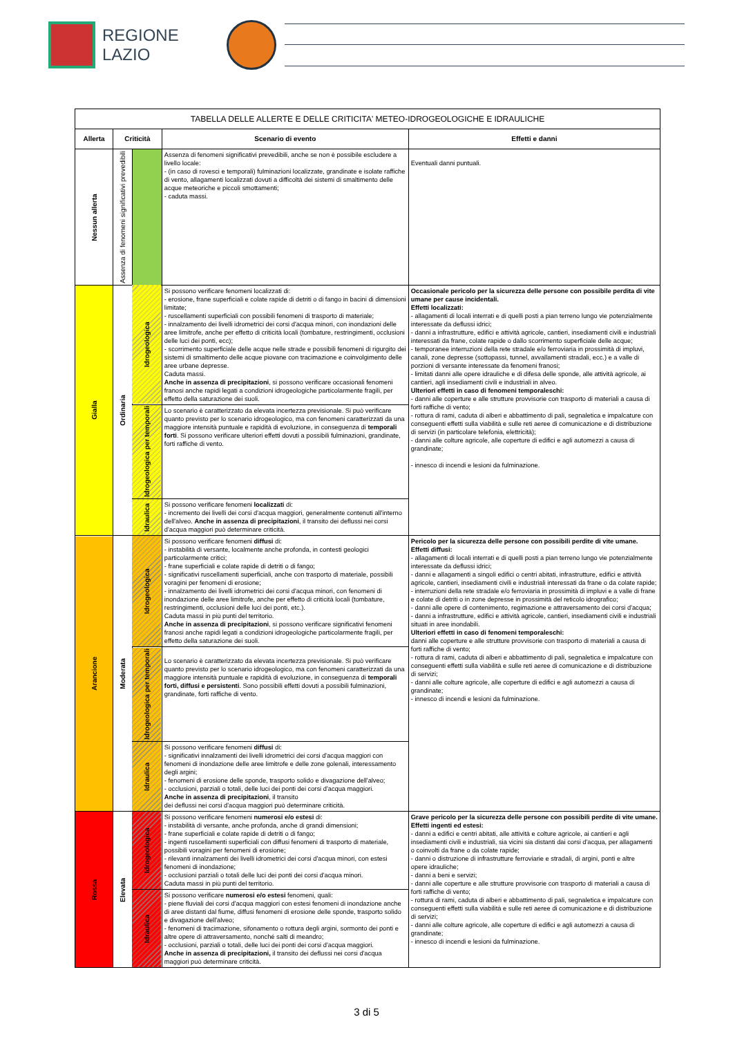REGIONE
LAZIO
| TABELLA DELLE ALLERTE E DELLE CRITICITA' METEO-IDROGEOLOGICHE E IDRAULICHE | | | | |
| Allerta | Criticità | | Scenario di evento | Effetti e danni |
| Nessun allerta | Assenza di fenomeni significativi prevedibili | | Assenza di fenomeni significativi prevedibili, anche se non è possibile escludere a livello locale: - (in caso di rovesci e temporali) fulminazioni localizzate, grandinate e isolate raffiche di vento, allagamenti localizzati dovuti a difficoltà dei sistemi di smaltimento delle acque meteoriche e piccoli smottamenti; - caduta massi. | Eventuali danni puntuali. |
| Gialla | Ordinaria | Idrogeologica | Si possono verificare fenomeni localizzati di: - erosione, frane superficiali e colate rapide di detriti o di fango in bacini di dimensioni limitate; - ruscellamenti superficiali con possibili fenomeni di trasporto di materiale; - innalzamento dei livelli idrometrici dei corsi d'acqua minori, con inondazioni delle aree limitrofe, anche per effetto di criticità locali (tombature, restringimenti, occlusioni delle luci dei ponti, ecc); - scorrimento superficiale delle acque nelle strade e possibili fenomeni di rigurgito dei sistemi di smaltimento delle acque piovane con tracimazione e coinvolgimento delle aree urbane depresse. Caduta massi. Anche in assenza di precipitazioni , si possono verificare occasionali fenomeni franosi anche rapidi legati a condizioni idrogeologiche particolarmente fragili, per effetto della saturazione dei suoli. | Occasionale pericolo per la sicurezza delle persone con possibile perdita di vite umane per cause incidentali. Effetti localizzati: - allagamenti di locali interrati e di quelli posti a pian terreno lungo vie potenzialmente interessate da deflussi idrici; - danni a infrastrutture, edifici e attività agricole, cantieri, insediamenti civili e industriali interessati da frane, colate rapide o dallo scorrimento superficiale delle acque; - temporanee interruzioni della rete stradale e/o ferroviaria in prossimità di impluvi, canali, zone depresse (sottopassi, tunnel, avvallamenti stradali, ecc.) e a valle di porzioni di versante interessate da fenomeni franosi; - limitati danni alle opere idrauliche e di difesa delle sponde, alle attività agricole, ai cantieri, agli insediamenti civili e industriali in alveo. Ulteriori effetti in caso di fenomeni temporaleschi: - danni alle coperture e alle strutture provvisorie con trasporto di materiali a causa di forti raffiche di vento; - rottura di rami, caduta di alberi e abbattimento di pali, segnaletica e impalcature con conseguenti effetti sulla viabilità e sulle reti aeree di comunicazione e di distribuzione di servizi (in particolare telefonia, elettricità); - danni alle colture agricole, alle coperture di edifici e agli automezzi a causa di grandinate; - innesco di incendi e lesioni da fulminazione. |
| | | Idrogeologica per temporali | Lo scenario è caratterizzato da elevata incertezza previsionale. Si può verificare quanto previsto per lo scenario idrogeologico, ma con fenomeni caratterizzati da una maggiore intensità puntuale e rapidità di evoluzione, in conseguenza di temporali forti . Si possono verificare ulteriori effetti dovuti a possibili fulminazioni, grandinate, forti raffiche di vento. | |
| | | Idraulica | Si possono verificare fenomeni localizzati di: - incremento dei livelli dei corsi d'acqua maggiori, generalmente contenuti all'interno dell'alveo. Anche in assenza di precipitazioni , il transito dei deflussi nei corsi d'acqua maggiori può determinare criticità. | |
| Arancione | Moderata | Idrogeologica | Si possono verificare fenomeni diffusi di: - instabilità di versante, localmente anche profonda, in contesti geologici particolarmente critici; - frane superficiali e colate rapide di detriti o di fango; - significativi ruscellamenti superficiali, anche con trasporto di materiale, possibili voragini per fenomeni di erosione; - innalzamento dei livelli idrometrici dei corsi d'acqua minori, con fenomeni di inondazione delle aree limitrofe, anche per effetto di criticità locali (tombature, restringimenti, occlusioni delle luci dei ponti, etc.). Caduta massi in più punti del territorio. Anche in assenza di precipitazioni , si possono verificare significativi fenomeni franosi anche rapidi legati a condizioni idrogeologiche particolarmente fragili, per effetto della saturazione dei suoli. | Pericolo per la sicurezza delle persone con possibili perdite di vite umane. Effetti diffusi: - allagamenti di locali interrati e di quelli posti a pian terreno lungo vie potenzialmente interessate da deflussi idrici; - danni e allagamenti a singoli edifici o centri abitati, infrastrutture, edifici e attività agricole, cantieri, insediamenti civili e industriali interessati da frane o da colate rapide; - interruzioni della rete stradale e/o ferroviaria in prossimità di impluvi e a valle di frane e colate di detriti o in zone depresse in prossimità del reticolo idrografico; - danni alle opere di contenimento, regimazione e attraversamento dei corsi d'acqua; - danni a infrastrutture, edifici e attività agricole, cantieri, insediamenti civili e industriali situati in aree inondabili. Ulteriori effetti in caso di fenomeni temporaleschi: danni alle coperture e alle strutture provvisorie con trasporto di materiali a causa di forti raffiche di vento; - rottura di rami, caduta di alberi e abbattimento di pali, segnaletica e impalcature con conseguenti effetti sulla viabilità e sulle reti aeree di comunicazione e di distribuzione di servizi; - danni alle colture agricole, alle coperture di edifici e agli automezzi a causa di grandinate; - innesco di incendi e lesioni da fulminazione. |
| | | Idrogeologica per temporali | Lo scenario è caratterizzato da elevata incertezza previsionale. Si può verificare quanto previsto per lo scenario idrogeologico, ma con fenomeni caratterizzati da una maggiore intensità puntuale e rapidità di evoluzione, in conseguenza di temporali forti, diffusi e persistenti . Sono possibili effetti dovuti a possibili fulminazioni, grandinate, forti raffiche di vento. | |
| | | Idraulica | Si possono verificare fenomeni diffusi di: - significativi innalzamenti dei livelli idrometrici dei corsi d'acqua maggiori con fenomeni di inondazione delle aree limitrofe e delle zone golenali, interessamento degli argini; - fenomeni di erosione delle sponde, trasporto solido e divagazione dell'alveo; - occlusioni, parziali o totali, delle luci dei ponti dei corsi d'acqua maggiori. Anche in assenza di precipitazioni , il transito dei deflussi nei corsi d'acqua maggiori può determinare criticità. | |
| Rossa | Elevata | Idrogeologica | Si possono verificare fenomeni numerosi e/o estesi di: - instabilità di versante, anche profonda, anche di grandi dimensioni; - frane superficiali e colate rapide di detriti o di fango; - ingenti ruscellamenti superficiali con diffusi fenomeni di trasporto di materiale, possibili voragini per fenomeni di erosione; - rilevanti innalzamenti dei livelli idrometrici dei corsi d'acqua minori, con estesi fenomeni di inondazione; - occlusioni parziali o totali delle luci dei ponti dei corsi d'acqua minori. Caduta massi in più punti del territorio. | Grave pericolo per la sicurezza delle persone con possibili perdite di vite umane. Effetti ingenti ed estesi: - danni a edifici e centri abitati, alle attività e colture agricole, ai cantieri e agli insediamenti civili e industriali, sia vicini sia distanti dai corsi d'acqua, per allagamenti o coinvolti da frane o da colate rapide; - danni o distruzione di infrastrutture ferroviarie e stradali, di argini, ponti e altre opere idrauliche; - danni a beni e servizi; - danni alle coperture e alle strutture provvisorie con trasporto di materiali a causa di forti raffiche di vento; - rottura di rami, caduta di alberi e abbattimento di pali, segnaletica e impalcature con conseguenti effetti sulla viabilità e sulle reti aeree di comunicazione e di distribuzione di servizi; - danni alle colture agricole, alle coperture di edifici e agli automezzi a causa di grandinate; - innesco di incendi e lesioni da fulminazione. |
| | | Idraulica | Si possono verificare numerosi e/o estesi fenomeni, quali: - piene fluviali dei corsi d'acqua maggiori con estesi fenomeni di inondazione anche di aree distanti dal fiume, diffusi fenomeni di erosione delle sponde, trasporto solido e divagazione dell'alveo; - fenomeni di tracimazione, sifonamento o rottura degli argini, sormonto dei ponti e altre opere di attraversamento, nonché salti di meandro; - occlusioni, parziali o totali, delle luci dei ponti dei corsi d'acqua maggiori. Anche in assenza di precipitazioni, il transito dei deflussi nei corsi d'acqua maggiori può determinare criticità. | |
3 di 5